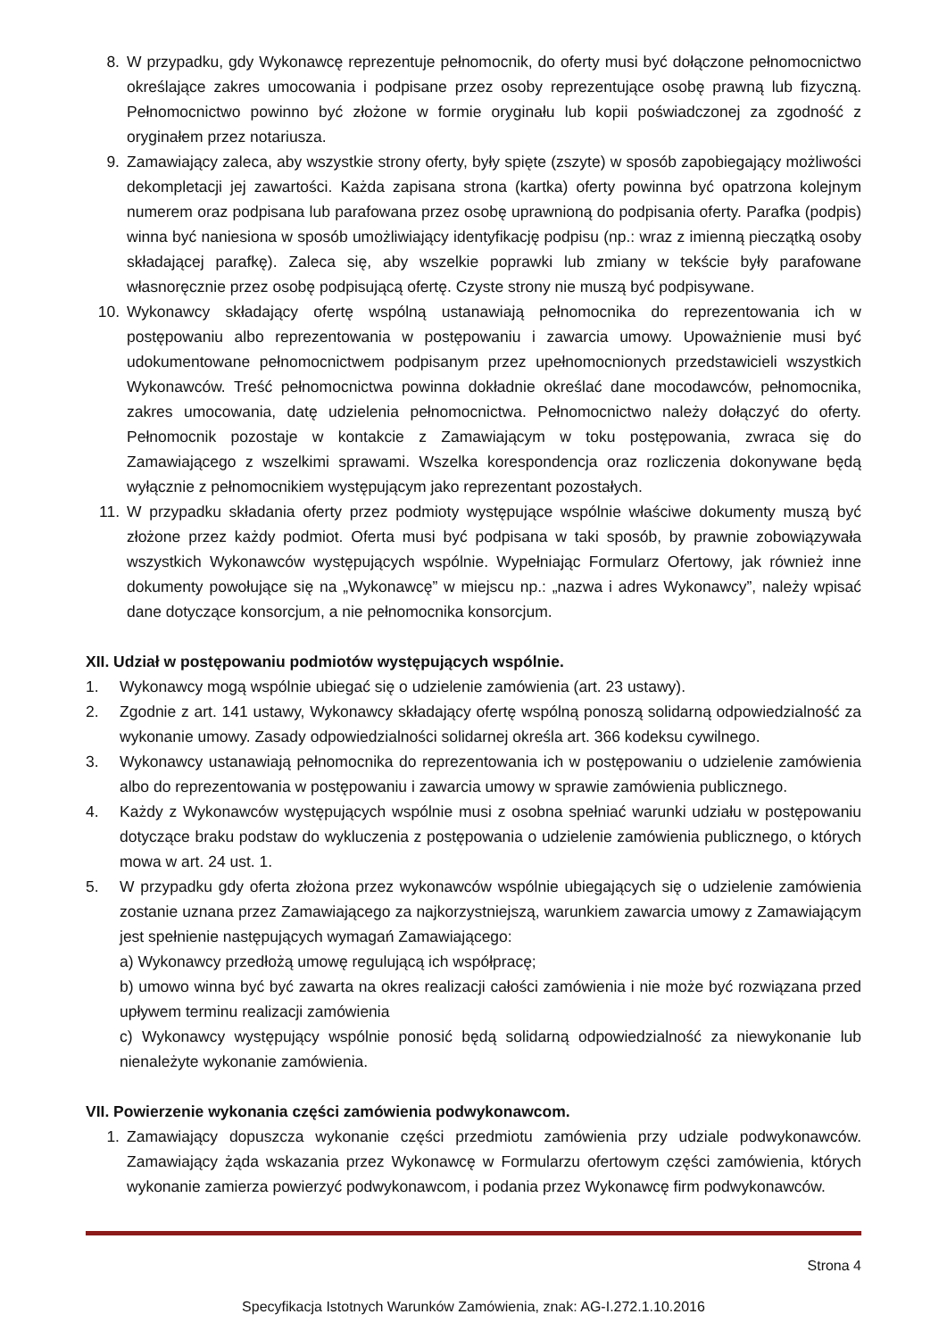8. W przypadku, gdy Wykonawcę reprezentuje pełnomocnik, do oferty musi być dołączone pełnomocnictwo określające zakres umocowania i podpisane przez osoby reprezentujące osobę prawną lub fizyczną. Pełnomocnictwo powinno być złożone w formie oryginału lub kopii poświadczonej za zgodność z oryginałem przez notariusza.
9. Zamawiający zaleca, aby wszystkie strony oferty, były spięte (zszyte) w sposób zapobiegający możliwości dekompletacji jej zawartości. Każda zapisana strona (kartka) oferty powinna być opatrzona kolejnym numerem oraz podpisana lub parafowana przez osobę uprawnioną do podpisania oferty. Parafka (podpis) winna być naniesiona w sposób umożliwiający identyfikację podpisu (np.: wraz z imienną pieczątką osoby składającej parafkę). Zaleca się, aby wszelkie poprawki lub zmiany w tekście były parafowane własnoręcznie przez osobę podpisującą ofertę. Czyste strony nie muszą być podpisywane.
10. Wykonawcy składający ofertę wspólną ustanawiają pełnomocnika do reprezentowania ich w postępowaniu albo reprezentowania w postępowaniu i zawarcia umowy. Upoważnienie musi być udokumentowane pełnomocnictwem podpisanym przez upełnomocnionych przedstawicieli wszystkich Wykonawców. Treść pełnomocnictwa powinna dokładnie określać dane mocodawców, pełnomocnika, zakres umocowania, datę udzielenia pełnomocnictwa. Pełnomocnictwo należy dołączyć do oferty. Pełnomocnik pozostaje w kontakcie z Zamawiającym w toku postępowania, zwraca się do Zamawiającego z wszelkimi sprawami. Wszelka korespondencja oraz rozliczenia dokonywane będą wyłącznie z pełnomocnikiem występującym jako reprezentant pozostałych.
11. W przypadku składania oferty przez podmioty występujące wspólnie właściwe dokumenty muszą być złożone przez każdy podmiot. Oferta musi być podpisana w taki sposób, by prawnie zobowiązywała wszystkich Wykonawców występujących wspólnie. Wypełniając Formularz Ofertowy, jak również inne dokumenty powołujące się na „Wykonawcę” w miejscu np.: „nazwa i adres Wykonawcy”, należy wpisać dane dotyczące konsorcjum, a nie pełnomocnika konsorcjum.
XII. Udział w postępowaniu podmiotów występujących wspólnie.
1. Wykonawcy mogą wspólnie ubiegać się o udzielenie zamówienia (art. 23 ustawy).
2. Zgodnie z art. 141 ustawy, Wykonawcy składający ofertę wspólną ponoszą solidarną odpowiedzialność za wykonanie umowy. Zasady odpowiedzialności solidarnej określa art. 366 kodeksu cywilnego.
3. Wykonawcy ustanawiają pełnomocnika do reprezentowania ich w postępowaniu o udzielenie zamówienia albo do reprezentowania w postępowaniu i zawarcia umowy w sprawie zamówienia publicznego.
4. Każdy z Wykonawców występujących wspólnie musi z osobna spełniać warunki udziału w postępowaniu dotyczące braku podstaw do wykluczenia z postępowania o udzielenie zamówienia publicznego, o których mowa w art. 24 ust. 1.
5. W przypadku gdy oferta złożona przez wykonawców wspólnie ubiegających się o udzielenie zamówienia zostanie uznana przez Zamawiającego za najkorzystniejszą, warunkiem zawarcia umowy z Zamawiającym jest spełnienie następujących wymagań Zamawiającego:
a) Wykonawcy przedłożą umowę regulującą ich współpracę;
b) umowo winna być być zawarta na okres realizacji całości zamówienia i nie może być rozwiązana przed upływem terminu realizacji zamówienia
c) Wykonawcy występujący wspólnie ponosić będą solidarną odpowiedzialność za niewykonanie lub nienależyte wykonanie zamówienia.
VII. Powierzenie wykonania części zamówienia podwykonawcom.
1. Zamawiający dopuszcza wykonanie części przedmiotu zamówienia przy udziale podwykonawców. Zamawiający żąda wskazania przez Wykonawcę w Formularzu ofertowym części zamówienia, których wykonanie zamierza powierzyć podwykonawcom, i podania przez Wykonawcę firm podwykonawców.
Strona 4
Specyfikacja Istotnych Warunków Zamówienia, znak: AG-I.272.1.10.2016